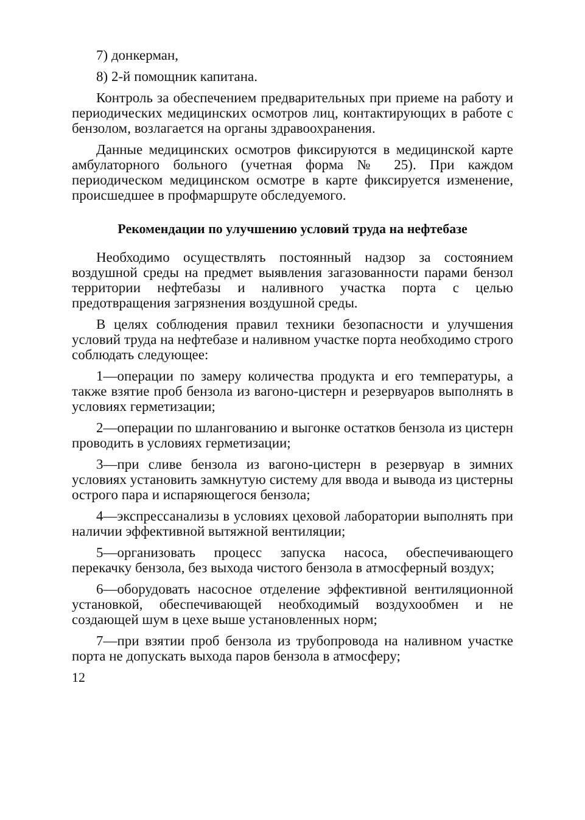7) донкерман,
8) 2-й помощник капитана.
Контроль за обеспечением предварительных при приеме на работу и периодических медицинских осмотров лиц, контактирующих в работе с бензолом, возлагается на органы здравоохранения.
Данные медицинских осмотров фиксируются в медицинской карте амбулаторного больного (учетная форма № 25). При каждом периодическом медицинском осмотре в карте фиксируется изменение, происшедшее в профмаршруте обследуемого.
Рекомендации по улучшению условий труда на нефтебазе
Необходимо осуществлять постоянный надзор за состоянием воздушной среды на предмет выявления загазованности парами бензол территории нефтебазы и наливного участка порта с целью предотвращения загрязнения воздушной среды.
В целях соблюдения правил техники безопасности и улучшения условий труда на нефтебазе и наливном участке порта необходимо строго соблюдать следующее:
1—операции по замеру количества продукта и его температуры, а также взятие проб бензола из вагоно-цистерн и резервуаров выполнять в условиях герметизации;
2—операции по шлангованию и выгонке остатков бензола из цистерн проводить в условиях герметизации;
3—при сливе бензола из вагоно-цистерн в резервуар в зимних условиях установить замкнутую систему для ввода и вывода из цистерны острого пара и испаряющегося бензола;
4—экспрессанализы в условиях цеховой лаборатории выполнять при наличии эффективной вытяжной вентиляции;
5—организовать процесс запуска насоса, обеспечивающего перекачку бензола, без выхода чистого бензола в атмосферный воздух;
6—оборудовать насосное отделение эффективной вентиляционной установкой, обеспечивающей необходимый воздухообмен и не создающей шум в цехе выше установленных норм;
7—при взятии проб бензола из трубопровода на наливном участке порта не допускать выхода паров бензола в атмосферу;
12